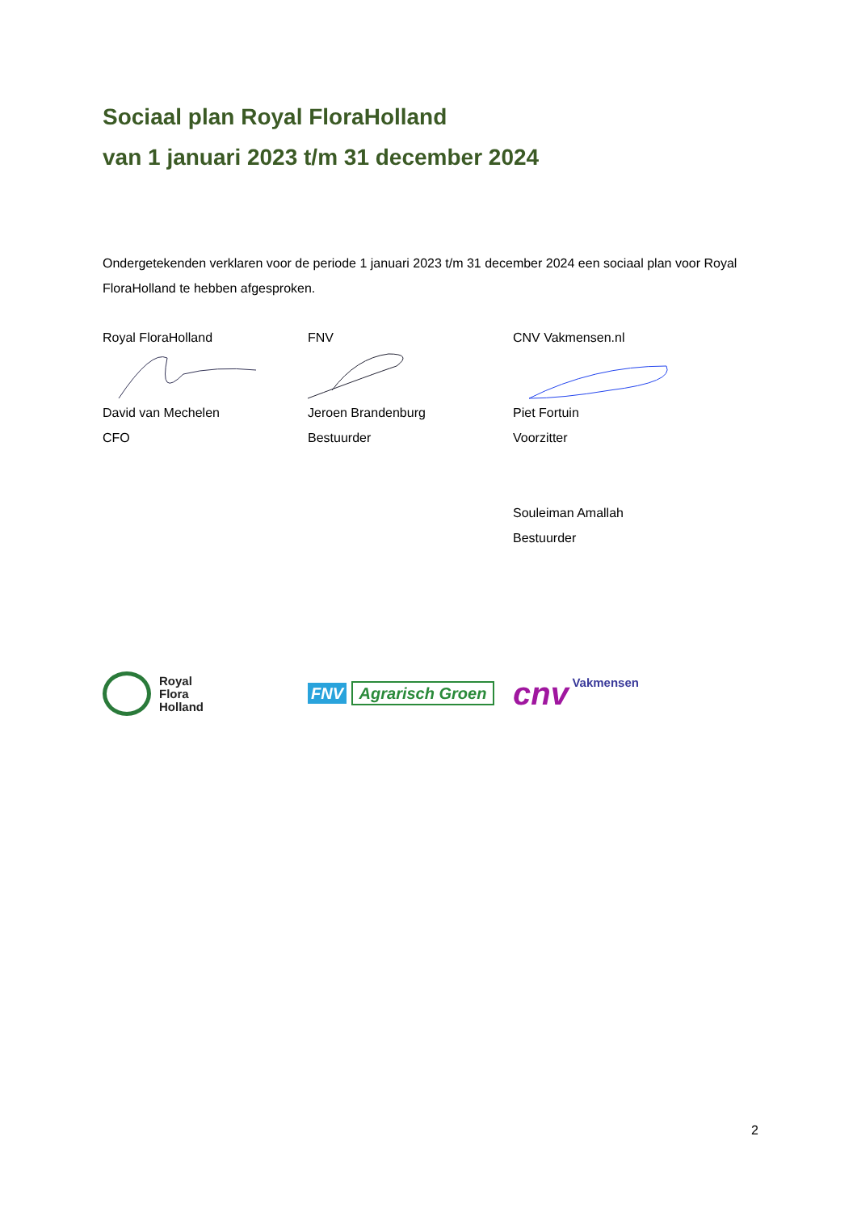Sociaal plan Royal FloraHolland
van 1 januari 2023 t/m 31 december 2024
Ondergetekenden verklaren voor de periode 1 januari 2023 t/m 31 december 2024 een sociaal plan voor Royal FloraHolland te hebben afgesproken.
Royal FloraHolland
David van Mechelen
CFO
FNV
Jeroen Brandenburg
Bestuurder
CNV Vakmensen.nl
Piet Fortuin
Voorzitter
Souleiman Amallah
Bestuurder
Royal
Flora
Holland
FNV Agrarisch Groen
cnv Vakmensen
2